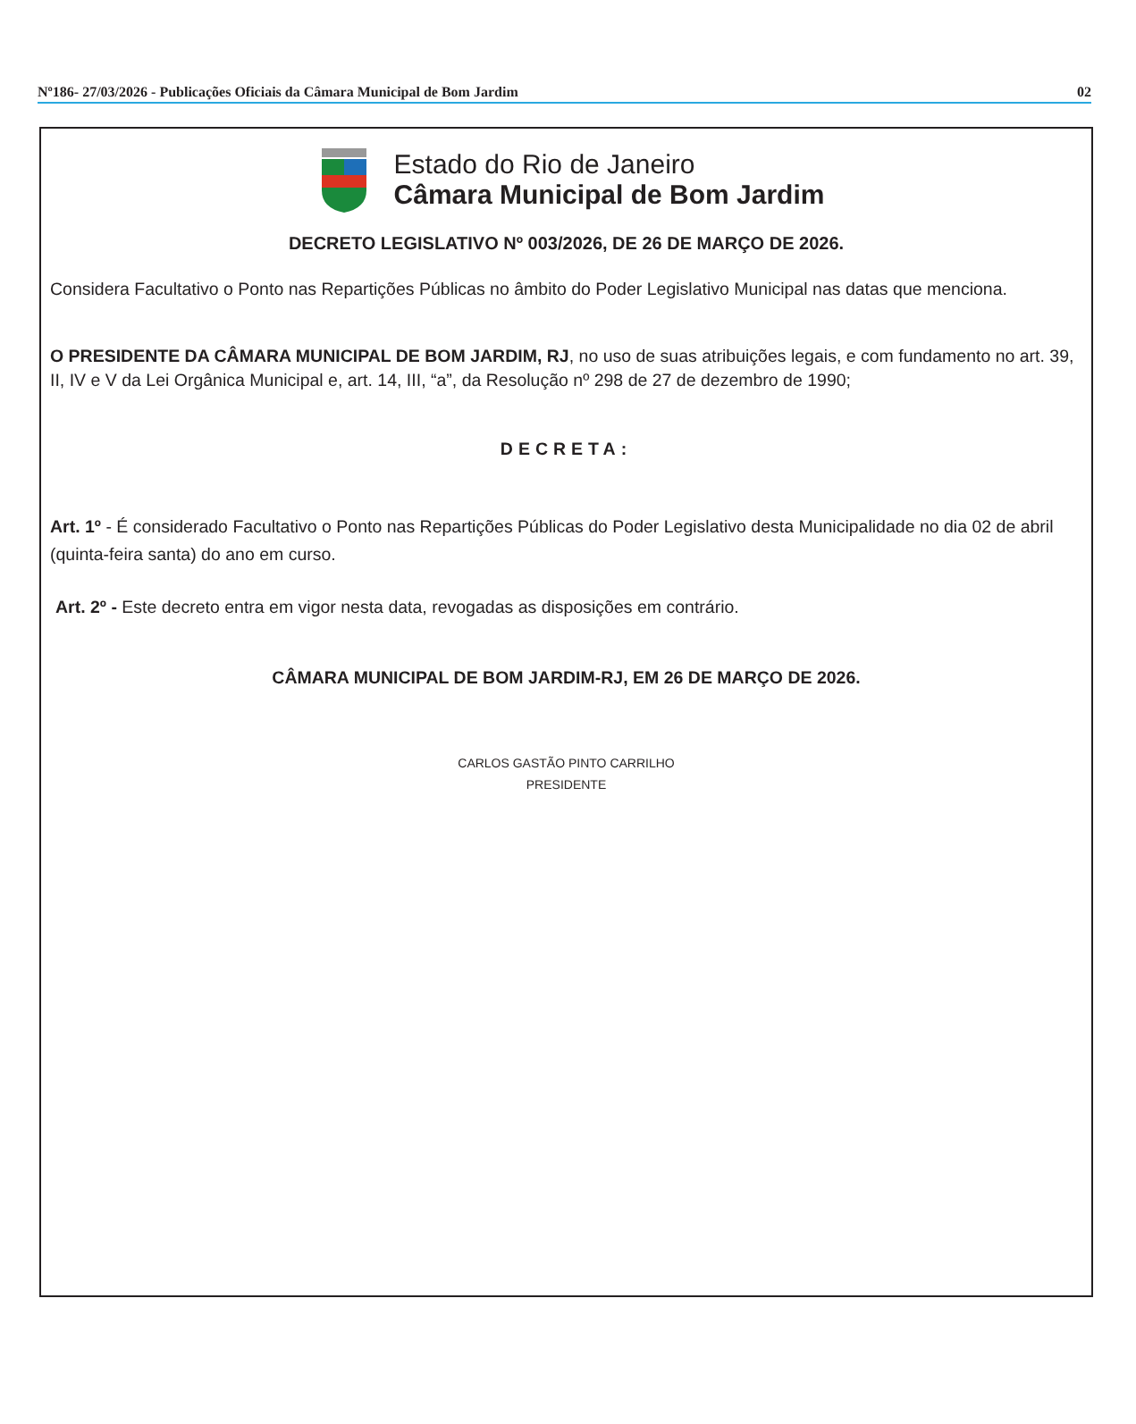Nº186- 27/03/2026 - Publicações Oficiais da Câmara Municipal de Bom Jardim 02
Estado do Rio de Janeiro
Câmara Municipal de Bom Jardim
DECRETO LEGISLATIVO Nº 003/2026, DE 26 DE MARÇO DE 2026.
Considera Facultativo o Ponto nas Repartições Públicas no âmbito do Poder Legislativo Municipal nas datas que menciona.
O PRESIDENTE DA CÂMARA MUNICIPAL DE BOM JARDIM, RJ, no uso de suas atribuições legais, e com fundamento no art. 39, II, IV e V da Lei Orgânica Municipal e, art. 14, III, “a”, da Resolução nº 298 de 27 de dezembro de 1990;
DECRETA:
Art. 1º - É considerado Facultativo o Ponto nas Repartições Públicas do Poder Legislativo desta Municipalidade no dia 02 de abril (quinta-feira santa) do ano em curso.
Art. 2º - Este decreto entra em vigor nesta data, revogadas as disposições em contrário.
CÂMARA MUNICIPAL DE BOM JARDIM-RJ, EM 26 DE MARÇO DE 2026.
CARLOS GASTÃO PINTO CARRILHO
PRESIDENTE